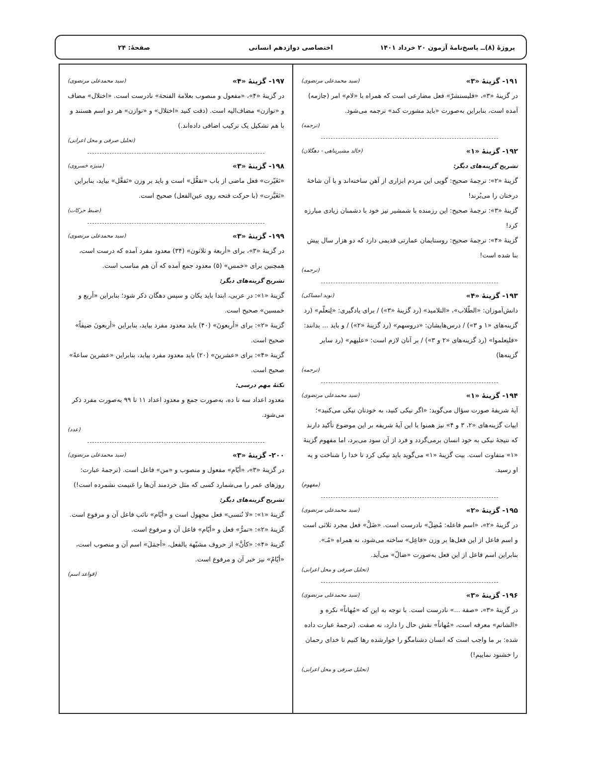پروژهٔ (۸)ــ پاسخ‌نامهٔ آزمون ۲۰ خرداد ۱۴۰۱
اختصاصی دوازدهم انسانی صفحهٔ: ۲۴
۱۹۱- گزینهٔ «۳» (سید محمدعلی مرتضوی)
در گزینهٔ «۳»، «فلیستشرْ» فعل مضارعی است که همراه با «لام» امر (جازمه) آمده است، بنابراین به‌صورت «باید مشورت کند» ترجمه می‌شود.
(ترجمه)
۱۹۲- گزینهٔ «۱» (خالد مشیرپناهی - دهگلان)
تشریح گزینه‌های دیگر:
گزینهٔ «۲»: ترجمهٔ صحیح: گویی این مردم ابزاری از آهن ساخته‌اند و با آن شاخهٔ درختان را می‌بُرند!
گزینهٔ «۳»: ترجمهٔ صحیح: این رزمنده با شمشیر تیز خود با دشمنان زیادی مبارزه کرد!
گزینهٔ «۴»: ترجمهٔ صحیح: روستایمان عمارتی قدیمی دارد که دو هزار سال پیش بنا شده است!
(ترجمه)
۱۹۳- گزینهٔ «۴» (نوید امساکی)
دانش‌آموزان: «الطّلاب»، «التلامیذ» (رد گزینهٔ «۳») / برای یادگیری: «لِتعلّم» (رد گزینه‌های «۱ و ۳») / درس‌هایشان: «دروسهم» (رد گزینهٔ «۲») / و باید ... بدانند: «فلیعلموا» (رد گزینه‌های «۲ و ۳») / بر آنان لازم است: «علیهم» (رد سایر گزینه‌ها)
(ترجمه)
۱۹۴- گزینهٔ «۱» (سید محمدعلی مرتضوی)
آیهٔ شریفهٔ صورت سؤال می‌گوید: «اگر نیکی کنید، به خودتان نیکی می‌کنید»؛ ابیات گزینه‌های «۲، ۳ و ۴» نیز همنوا با این آیهٔ شریفه بر این موضوع تأکید دارند که نتیجهٔ نیکی به خود انسان برمی‌گردد و فرد از آن سود می‌برد، اما مفهوم گزینهٔ «۱» متفاوت است. بیت گزینهٔ «۱» می‌گوید باید نیکی کرد تا خدا را شناخت و به او رسید.
(مفهوم)
۱۹۵- گزینهٔ «۲» (سید محمدعلی مرتضوی)
در گزینهٔ «۲»، «اسم فاعله: مُضِلّ» نادرست است. «ضَلَّ» فعل مجرد ثلاثی است و اسم فاعل از این فعل‌ها بر وزن «فاعِل» ساخته می‌شود، نه همراه «مُـ».
بنابراین اسم فاعل از این فعل به‌صورت «ضالّ» می‌آید.
(تحلیل صرفی و محل اعرابی)
۱۹۶- گزینهٔ «۳» (سید محمدعلی مرتضوی)
در گزینهٔ «۳»، «صفة ...» نادرست است. با توجه به این که «مُهاناً» نکره و «الشاتم» معرفه است، «مُهاناً» نقش حال را دارد، نه صفت. (ترجمهٔ عبارت داده شده: بر ما واجب است که انسان دشنامگو را خوارشده رها کنیم تا خدای رحمان را خشنود نماییم!)
(تحلیل صرفی و محل اعرابی)
۱۹۷- گزینهٔ «۴» (سید محمدعلی مرتضوی)
در گزینهٔ «۴»، «مفعول و منصوب بعلامة الفتحة» نادرست است. «اختلال» مضاف و «توازن» مضاف‌الیه است. (دقت کنید «اختلال» و «توازن» هر دو اسم هستند و با هم تشکیل یک ترکیب اضافی داده‌اند.)
(تحلیل صرفی و محل اعرابی)
۱۹۸- گزینهٔ «۳» (منیژه خسروی)
«تَغَیّرت» فعل ماضی از باب «تفعُّل» است و باید بر وزن «تَفعَّل» بیاید، بنابراین «تَغَیَّرت» (با حرکت فتحه روی عین‌الفعل) صحیح است.
(ضبط حرکات)
۱۹۹- گزینهٔ «۳» (سید محمدعلی مرتضوی)
در گزینهٔ «۳»، برای «أربعة و ثلاثون» (۳۴) معدود مفرد آمده که درست است، همچنین برای «خمس» (۵) معدود جمع آمده که آن هم مناسب است.
تشریح گزینه‌های دیگر:
گزینهٔ «۱»: در عربی، ابتدا باید یکان و سپس دهگان ذکر شود؛ بنابراین «أربع و خمسین» صحیح است.
گزینهٔ «۲»: برای «أربعونَ» (۴۰) باید معدود مفرد بیاید، بنابراین «أربعونَ ضیفاً» صحیح است.
گزینهٔ «۴»: برای «عشرینَ» (۲۰) باید معدود مفرد بیاید، بنابراین «عشرینَ ساعةً» صحیح است.
نکتهٔ مهم درسی:
معدود اعداد سه تا ده، به‌صورت جمع و معدود اعداد ۱۱ تا ۹۹ به‌صورت مفرد ذکر می‌شود.
(عدد)
۲۰۰- گزینهٔ «۳» (سید محمدعلی مرتضوی)
در گزینهٔ «۳»، «أیّام» مفعول و منصوب و «من» فاعل است. (ترجمهٔ عبارت: روزهای عمر را می‌شمارد کسی که مثل خردمند آن‌ها را غنیمت نشمرده است!)
تشریح گزینه‌های دیگر:
گزینهٔ «۱»: «لا تُنسی» فعل مجهول است و «أیّام» نائب فاعل آن و مرفوع است.
گزینهٔ «۲»: «تمرُّ» فعل و «أیّام» فاعل آن و مرفوع است.
گزینهٔ «۴»: «کأنَّ» از حروف مشبّهة بالفعل، «أجمَلَ» اسم آن و منصوب است، «أیّامُ» نیز خبر آن و مرفوع است.
(قواعد اسم)